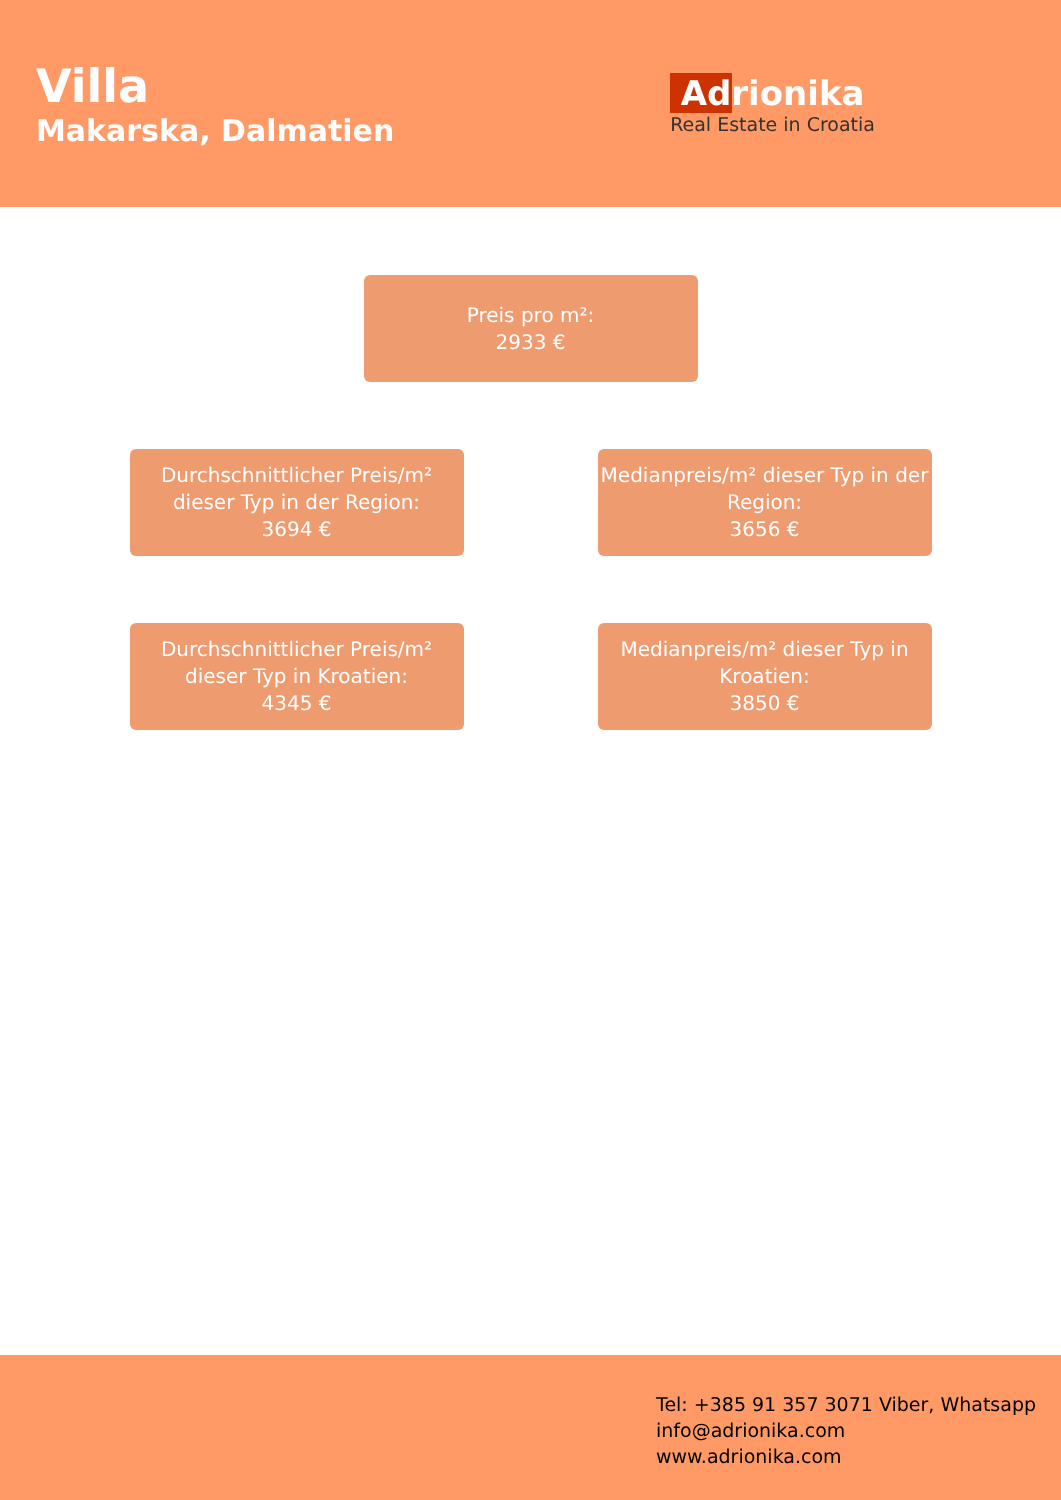Villa
Makarska, Dalmatien
Adrionika
Real Estate in Croatia
Preis pro m²:
2933 €
Durchschnittlicher Preis/m² dieser Typ in der Region:
3694 €
Medianpreis/m² dieser Typ in der Region:
3656 €
Durchschnittlicher Preis/m² dieser Typ in Kroatien:
4345 €
Medianpreis/m² dieser Typ in Kroatien:
3850 €
Tel: +385 91 357 3071 Viber, Whatsapp
info@adrionika.com
www.adrionika.com